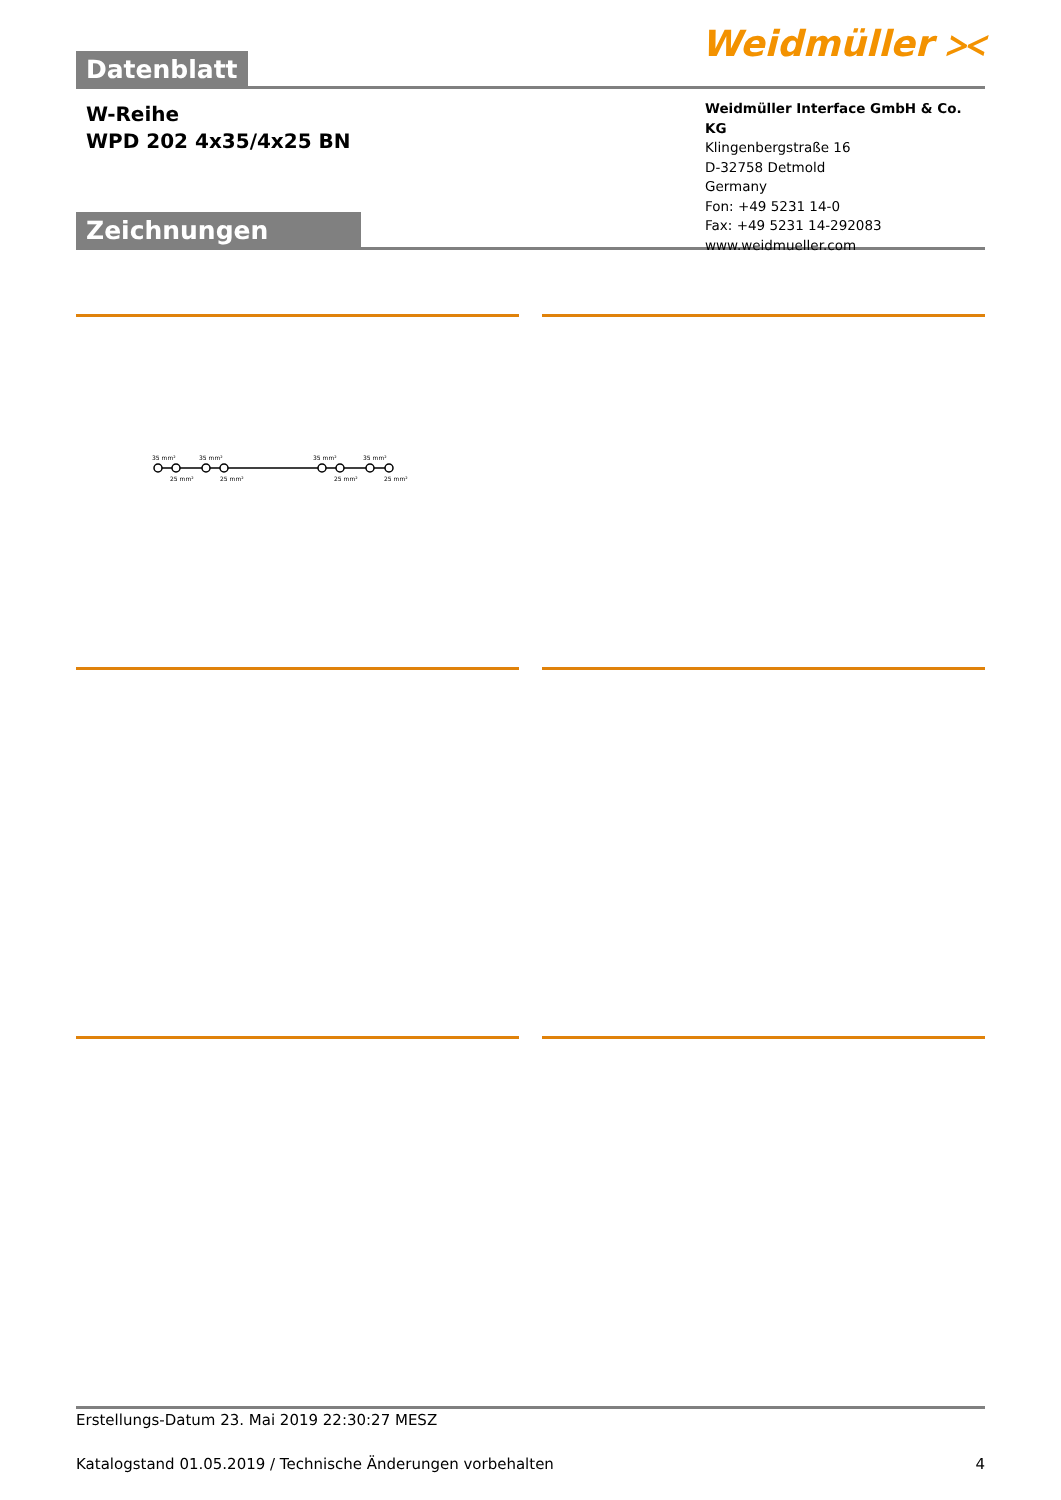Datenblatt
Weidmüller ⪥
W-Reihe
WPD 202 4x35/4x25 BN
Zeichnungen
Weidmüller Interface GmbH & Co. KG
Klingenbergstraße 16
D-32758 Detmold
Germany
Fon: +49 5231 14-0
Fax: +49 5231 14-292083
www.weidmueller.com
35 mm²
35 mm²
35 mm²
35 mm²
25 mm²
25 mm²
25 mm²
25 mm²
Erstellungs-Datum 23. Mai 2019 22:30:27 MESZ
Katalogstand 01.05.2019 / Technische Änderungen vorbehalten 4